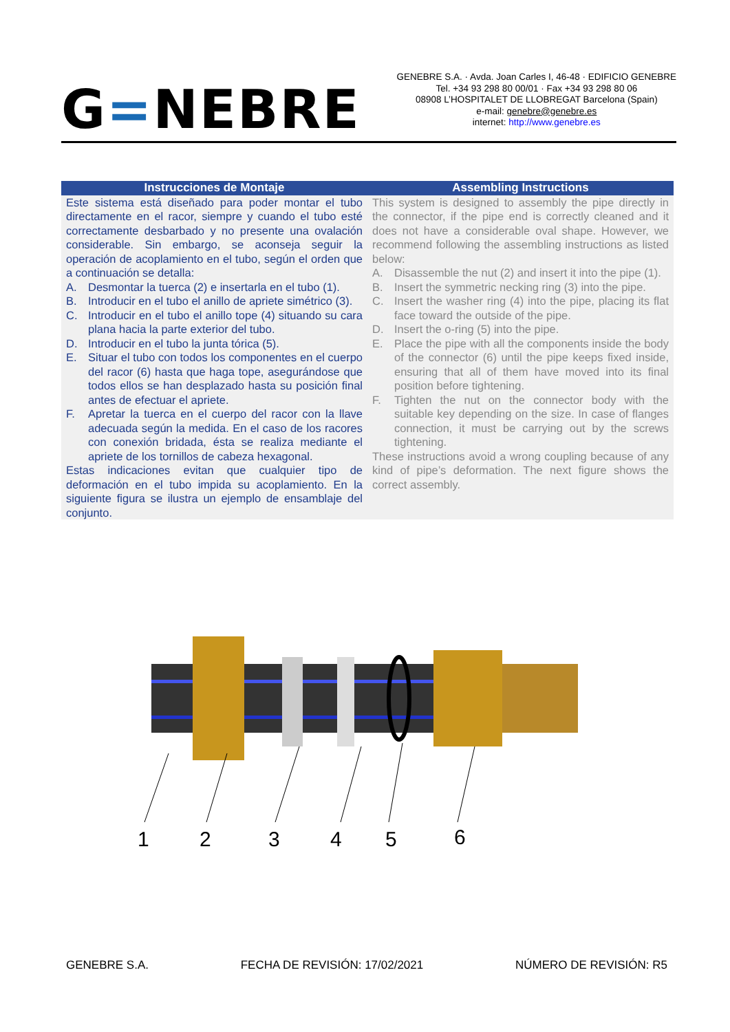G=NEBRE
GENEBRE S.A. · Avda. Joan Carles I, 46-48 · EDIFICIO GENEBRE
Tel. +34 93 298 80 00/01 · Fax +34 93 298 80 06
08908 L’HOSPITALET DE LLOBREGAT Barcelona (Spain)
e-mail: genebre@genebre.es
internet: http://www.genebre.es
| Instrucciones de Montaje | Assembling Instructions |
| --- | --- |
| Este sistema está diseñado para poder montar el tubo directamente en el racor, siempre y cuando el tubo esté correctamente desbarbado y no presente una ovalación considerable. Sin embargo, se aconseja seguir la operación de acoplamiento en el tubo, según el orden que a continuación se detalla: A. Desmontar la tuerca (2) e insertarla en el tubo (1). B. Introducir en el tubo el anillo de apriete simétrico (3). C. Introducir en el tubo el anillo tope (4) situando su cara plana hacia la parte exterior del tubo. D. Introducir en el tubo la junta tórica (5). E. Situar el tubo con todos los componentes en el cuerpo del racor (6) hasta que haga tope, asegurándose que todos ellos se han desplazado hasta su posición final antes de efectuar el apriete. F. Apretar la tuerca en el cuerpo del racor con la llave adecuada según la medida. En el caso de los racores con conexión bridada, ésta se realiza mediante el apriete de los tornillos de cabeza hexagonal. Estas indicaciones evitan que cualquier tipo de deformación en el tubo impida su acoplamiento. En la siguiente figura se ilustra un ejemplo de ensamblaje del conjunto. | This system is designed to assembly the pipe directly in the connector, if the pipe end is correctly cleaned and it does not have a considerable oval shape. However, we recommend following the assembling instructions as listed below: A. Disassemble the nut (2) and insert it into the pipe (1). B. Insert the symmetric necking ring (3) into the pipe. C. Insert the washer ring (4) into the pipe, placing its flat face toward the outside of the pipe. D. Insert the o-ring (5) into the pipe. E. Place the pipe with all the components inside the body of the connector (6) until the pipe keeps fixed inside, ensuring that all of them have moved into its final position before tightening. F. Tighten the nut on the connector body with the suitable key depending on the size. In case of flanges connection, it must be carrying out by the screws tightening. These instructions avoid a wrong coupling because of any kind of pipe’s deformation. The next figure shows the correct assembly. |
1
2
3
4
5
6
GENEBRE S.A. FECHA DE REVISIÓN: 17/02/2021 NÚMERO DE REVISIÓN: R5